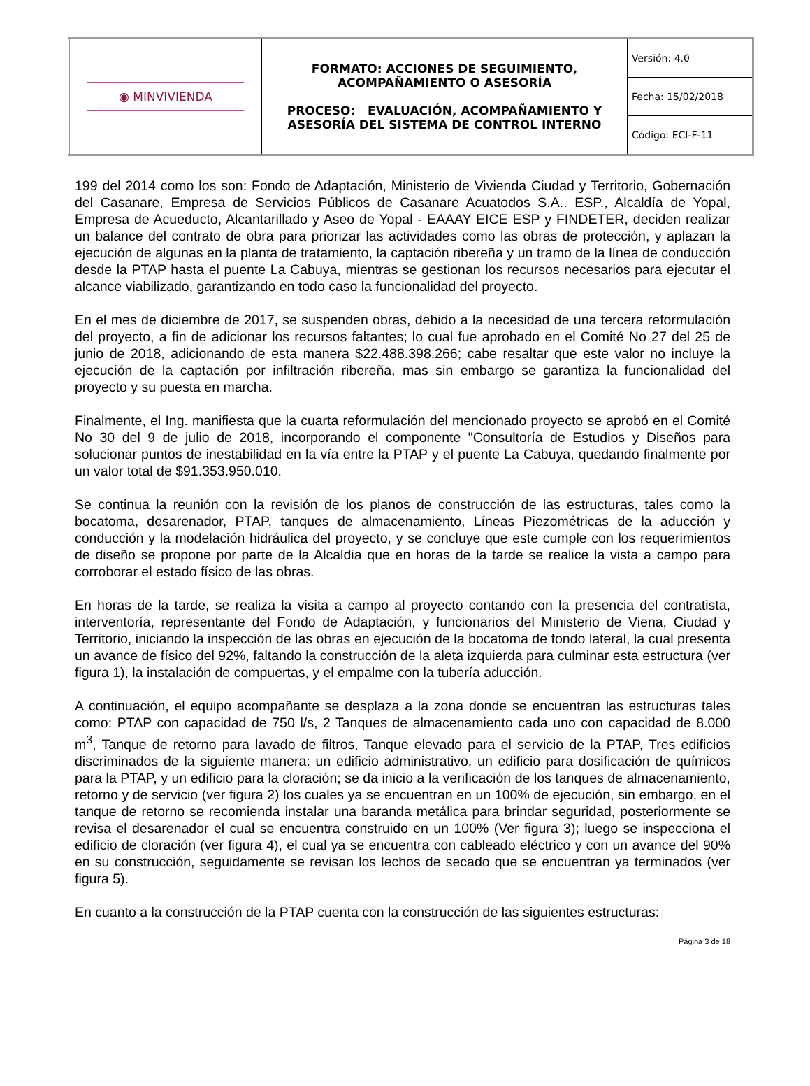| ◉ MINVIVIENDA | FORMATO: ACCIONES DE SEGUIMIENTO, ACOMPAÑAMIENTO O ASESORÍA PROCESO: EVALUACIÓN, ACOMPAÑAMIENTO Y ASESORÍA DEL SISTEMA DE CONTROL INTERNO | Versión: 4.0 |
| | | Fecha: 15/02/2018 |
| | | Código: ECI-F-11 |
199 del 2014 como los son: Fondo de Adaptación, Ministerio de Vivienda Ciudad y Territorio, Gobernación del Casanare, Empresa de Servicios Públicos de Casanare Acuatodos S.A.. ESP., Alcaldía de Yopal, Empresa de Acueducto, Alcantarillado y Aseo de Yopal - EAAAY EICE ESP y FINDETER, deciden realizar un balance del contrato de obra para priorizar las actividades como las obras de protección, y aplazan la ejecución de algunas en la planta de tratamiento, la captación ribereña y un tramo de la línea de conducción desde la PTAP hasta el puente La Cabuya, mientras se gestionan los recursos necesarios para ejecutar el alcance viabilizado, garantizando en todo caso la funcionalidad del proyecto.
En el mes de diciembre de 2017, se suspenden obras, debido a la necesidad de una tercera reformulación del proyecto, a fin de adicionar los recursos faltantes; lo cual fue aprobado en el Comité No 27 del 25 de junio de 2018, adicionando de esta manera $22.488.398.266; cabe resaltar que este valor no incluye la ejecución de la captación por infiltración ribereña, mas sin embargo se garantiza la funcionalidad del proyecto y su puesta en marcha.
Finalmente, el Ing. manifiesta que la cuarta reformulación del mencionado proyecto se aprobó en el Comité No 30 del 9 de julio de 2018, incorporando el componente "Consultoría de Estudios y Diseños para solucionar puntos de inestabilidad en la vía entre la PTAP y el puente La Cabuya, quedando finalmente por un valor total de $91.353.950.010.
Se continua la reunión con la revisión de los planos de construcción de las estructuras, tales como la bocatoma, desarenador, PTAP, tanques de almacenamiento, Líneas Piezométricas de la aducción y conducción y la modelación hidráulica del proyecto, y se concluye que este cumple con los requerimientos de diseño se propone por parte de la Alcaldia que en horas de la tarde se realice la vista a campo para corroborar el estado físico de las obras.
En horas de la tarde, se realiza la visita a campo al proyecto contando con la presencia del contratista, interventoría, representante del Fondo de Adaptación, y funcionarios del Ministerio de Viena, Ciudad y Territorio, iniciando la inspección de las obras en ejecución de la bocatoma de fondo lateral, la cual presenta un avance de físico del 92%, faltando la construcción de la aleta izquierda para culminar esta estructura (ver figura 1), la instalación de compuertas, y el empalme con la tubería aducción.
A continuación, el equipo acompañante se desplaza a la zona donde se encuentran las estructuras tales como: PTAP con capacidad de 750 l/s, 2 Tanques de almacenamiento cada uno con capacidad de 8.000 m<sup>3</sup>, Tanque de retorno para lavado de filtros, Tanque elevado para el servicio de la PTAP, Tres edificios discriminados de la siguiente manera: un edificio administrativo, un edificio para dosificación de químicos para la PTAP, y un edificio para la cloración; se da inicio a la verificación de los tanques de almacenamiento, retorno y de servicio (ver figura 2) los cuales ya se encuentran en un 100% de ejecución, sin embargo, en el tanque de retorno se recomienda instalar una baranda metálica para brindar seguridad, posteriormente se revisa el desarenador el cual se encuentra construido en un 100% (Ver figura 3); luego se inspecciona el edificio de cloración (ver figura 4), el cual ya se encuentra con cableado eléctrico y con un avance del 90% en su construcción, seguidamente se revisan los lechos de secado que se encuentran ya terminados (ver figura 5).
En cuanto a la construcción de la PTAP cuenta con la construcción de las siguientes estructuras:
Página 3 de 18